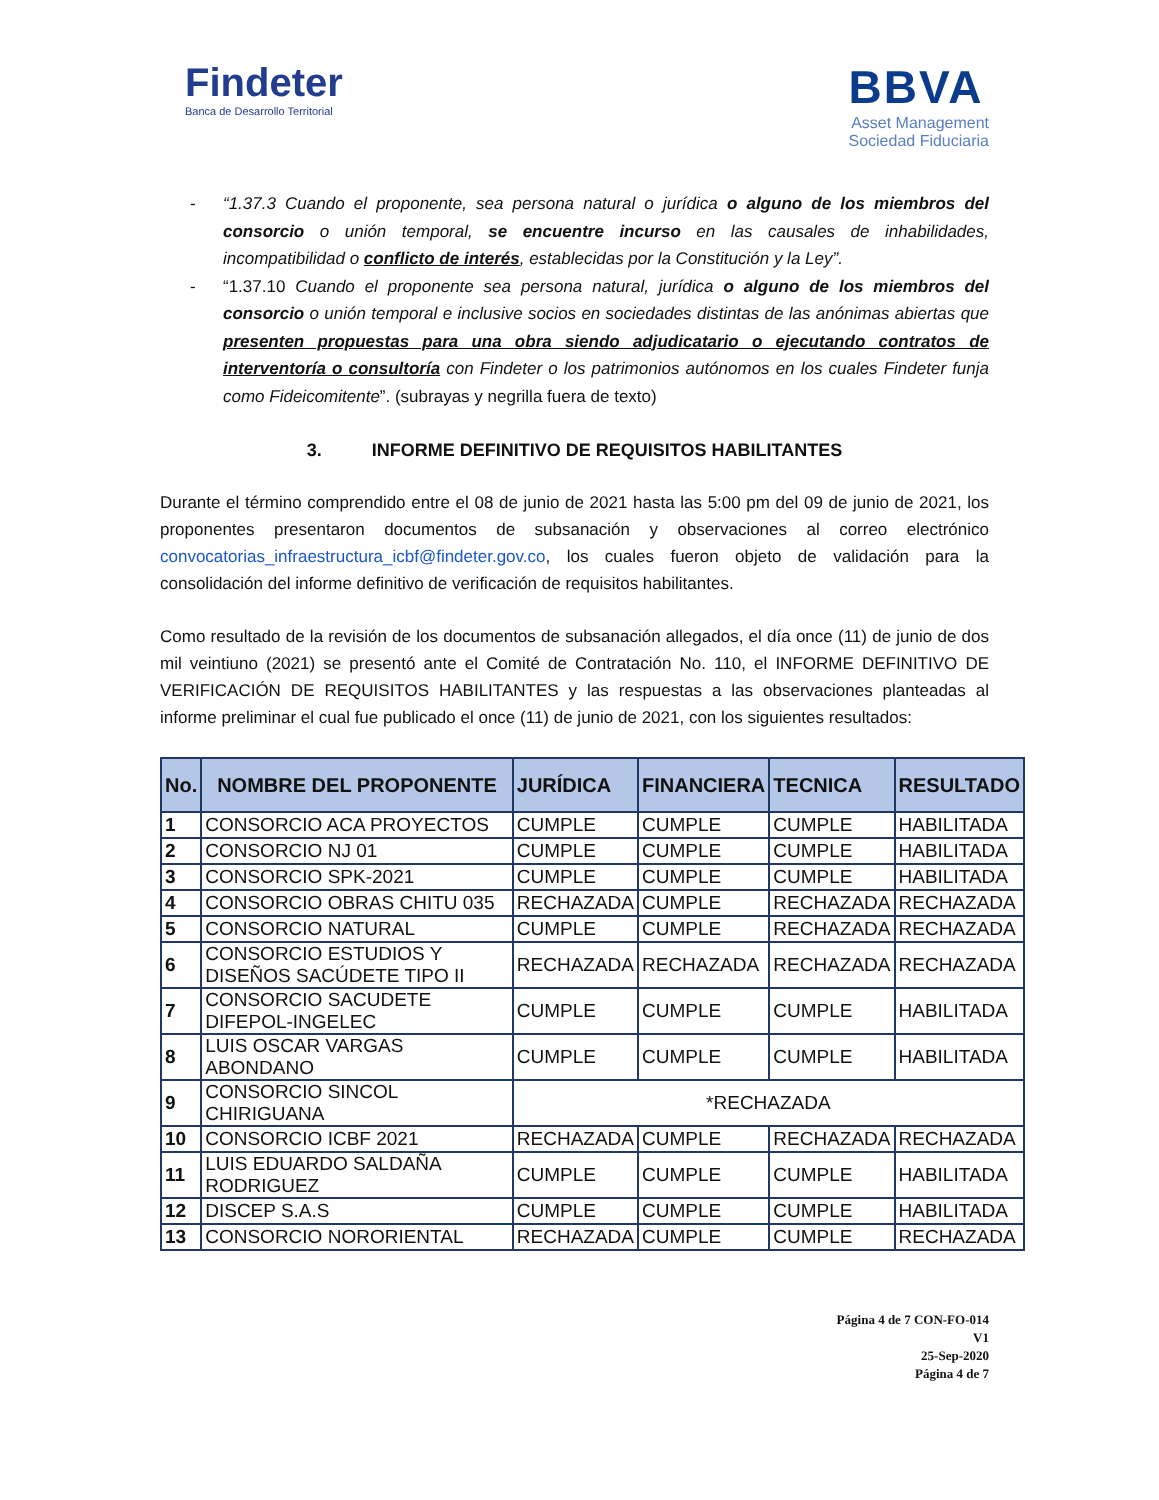Findeter
Banca de Desarrollo Territorial
BBVA
Asset Management
Sociedad Fiduciaria
- “1.37.3 Cuando el proponente, sea persona natural o jurídica o alguno de los miembros del consorcio o unión temporal, se encuentre incurso en las causales de inhabilidades, incompatibilidad o conflicto de interés, establecidas por la Constitución y la Ley”.
- “1.37.10 Cuando el proponente sea persona natural, jurídica o alguno de los miembros del consorcio o unión temporal e inclusive socios en sociedades distintas de las anónimas abiertas que presenten propuestas para una obra siendo adjudicatario o ejecutando contratos de interventoría o consultoría con Findeter o los patrimonios autónomos en los cuales Findeter funja como Fideicomitente”. (subrayas y negrilla fuera de texto)
3. INFORME DEFINITIVO DE REQUISITOS HABILITANTES
Durante el término comprendido entre el 08 de junio de 2021 hasta las 5:00 pm del 09 de junio de 2021, los proponentes presentaron documentos de subsanación y observaciones al correo electrónico convocatorias_infraestructura_icbf@findeter.gov.co, los cuales fueron objeto de validación para la consolidación del informe definitivo de verificación de requisitos habilitantes.
Como resultado de la revisión de los documentos de subsanación allegados, el día once (11) de junio de dos mil veintiuno (2021) se presentó ante el Comité de Contratación No. 110, el INFORME DEFINITIVO DE VERIFICACIÓN DE REQUISITOS HABILITANTES y las respuestas a las observaciones planteadas al informe preliminar el cual fue publicado el once (11) de junio de 2021, con los siguientes resultados:
| No. | NOMBRE DEL PROPONENTE | JURÍDICA | FINANCIERA | TECNICA | RESULTADO |
| --- | --- | --- | --- | --- | --- |
| 1 | CONSORCIO ACA PROYECTOS | CUMPLE | CUMPLE | CUMPLE | HABILITADA |
| 2 | CONSORCIO NJ 01 | CUMPLE | CUMPLE | CUMPLE | HABILITADA |
| 3 | CONSORCIO SPK-2021 | CUMPLE | CUMPLE | CUMPLE | HABILITADA |
| 4 | CONSORCIO OBRAS CHITU 035 | RECHAZADA | CUMPLE | RECHAZADA | RECHAZADA |
| 5 | CONSORCIO NATURAL | CUMPLE | CUMPLE | RECHAZADA | RECHAZADA |
| 6 | CONSORCIO ESTUDIOS Y DISEÑOS SACÚDETE TIPO II | RECHAZADA | RECHAZADA | RECHAZADA | RECHAZADA |
| 7 | CONSORCIO SACUDETE DIFEPOL-INGELEC | CUMPLE | CUMPLE | CUMPLE | HABILITADA |
| 8 | LUIS OSCAR VARGAS ABONDANO | CUMPLE | CUMPLE | CUMPLE | HABILITADA |
| 9 | CONSORCIO SINCOL CHIRIGUANA | *RECHAZADA | | | |
| 10 | CONSORCIO ICBF 2021 | RECHAZADA | CUMPLE | RECHAZADA | RECHAZADA |
| 11 | LUIS EDUARDO SALDAÑA RODRIGUEZ | CUMPLE | CUMPLE | CUMPLE | HABILITADA |
| 12 | DISCEP S.A.S | CUMPLE | CUMPLE | CUMPLE | HABILITADA |
| 13 | CONSORCIO NORORIENTAL | RECHAZADA | CUMPLE | CUMPLE | RECHAZADA |
Página 4 de 7 CON-FO-014
V1
25-Sep-2020
Página 4 de 7